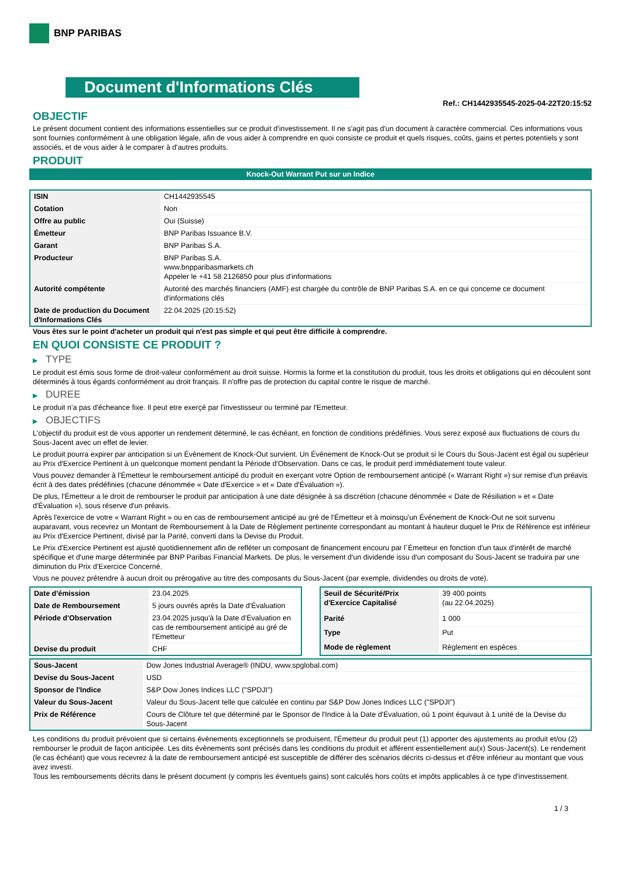BNP PARIBAS
Document d'Informations Clés
Ref.: CH1442935545-2025-04-22T20:15:52
OBJECTIF
Le présent document contient des informations essentielles sur ce produit d'investissement. Il ne s'agit pas d'un document à caractère commercial. Ces informations vous sont fournies conformément à une obligation légale, afin de vous aider à comprendre en quoi consiste ce produit et quels risques, coûts, gains et pertes potentiels y sont associés, et de vous aider à le comparer à d'autres produits.
PRODUIT
Knock-Out Warrant Put sur un Indice
| ISIN | CH1442935545 |
| Cotation | Non |
| Offre au public | Oui (Suisse) |
| Émetteur | BNP Paribas Issuance B.V. |
| Garant | BNP Paribas S.A. |
| Producteur | BNP Paribas S.A. www.bnpparibasmarkets.ch Appeler le +41 58 2126850 pour plus d'informations |
| Autorité compétente | Autorité des marchés financiers (AMF) est chargée du contrôle de BNP Paribas S.A. en ce qui concerne ce document d'informations clés |
| Date de production du Document d'Informations Clés | 22.04.2025 (20:15:52) |
Vous êtes sur le point d'acheter un produit qui n'est pas simple et qui peut être difficile à comprendre.
EN QUOI CONSISTE CE PRODUIT ?
▶ TYPE
Le produit est émis sous forme de droit-valeur conformément au droit suisse. Hormis la forme et la constitution du produit, tous les droits et obligations qui en découlent sont déterminés à tous égards conformément au droit français. Il n'offre pas de protection du capital contre le risque de marché.
▶ DUREE
Le produit n'a pas d'écheance fixe. Il peut etre exerçé par l'investisseur ou terminé par l'Emetteur.
▶ OBJECTIFS
L'objectif du produit est de vous apporter un rendement déterminé, le cas échéant, en fonction de conditions prédéfinies. Vous serez exposé aux fluctuations de cours du Sous-Jacent avec un effet de levier.
Le produit pourra expirer par anticipation si un Évènement de Knock-Out survient. Un Événement de Knock-Out se produit si le Cours du Sous-Jacent est égal ou supérieur au Prix d'Exercice Pertinent à un quelconque moment pendant la Période d'Observation. Dans ce cas, le produit perd immédiatement toute valeur.
Vous pouvez demander à l'Émetteur le remboursement anticipé du produit en exerçant votre Option de remboursement anticipé (« Warrant Right ») sur remise d'un préavis écrit à des dates prédéfinies (chacune dénommée « Date d'Exercice » et « Date d'Évaluation »).
De plus, l'Émetteur a le droit de rembourser le produit par anticipation à une date désignée à sa discrétion (chacune dénommée « Date de Résiliation » et « Date d'Évaluation »), sous réserve d'un préavis.
Après l'exercice de votre « Warrant Right » ou en cas de remboursement anticipé au gré de l'Émetteur et à moinsqu'un Événement de Knock-Out ne soit survenu auparavant, vous recevrez un Montant de Remboursement à la Date de Règlement pertinente correspondant au montant à hauteur duquel le Prix de Référence est inférieur au Prix d'Exercice Pertinent, divisé par la Parité, converti dans la Devise du Produit.
Le Prix d'Exercice Pertinent est ajusté quotidiennement afin de refléter un composant de financement encouru par l´Émetteur en fonction d'un taux d'intérêt de marché spécifique et d'une marge déterminée par BNP Paribas Financial Markets. De plus, le versement d'un dividende issu d'un composant du Sous-Jacent se traduira par une diminution du Prix d'Exercice Concerné.
Vous ne pouvez prétendre à aucun droit ou prérogative au titre des composants du Sous-Jacent (par exemple, dividendes ou droits de vote).
| Date d'émission | 23.04.2025 |
| Date de Remboursement | 5 jours ouvrés après la Date d'Évaluation |
| Période d'Observation | 23.04.2025 jusqu'à la Date d'Évaluation en cas de remboursement anticipé au gré de l'Emetteur |
| Devise du produit | CHF |
| Seuil de Sécurité/Prix d'Exercice Capitalisé | 39 400 points (au 22.04.2025) |
| Parité | 1 000 |
| Type | Put |
| Mode de règlement | Règlement en espèces |
| Sous-Jacent | Dow Jones Industrial Average® (INDU, www.spglobal.com) |
| Devise du Sous-Jacent | USD |
| Sponsor de l'Indice | S&P Dow Jones Indices LLC ("SPDJI") |
| Valeur du Sous-Jacent | Valeur du Sous-Jacent telle que calculée en continu par S&P Dow Jones Indices LLC ("SPDJI") |
| Prix de Référence | Cours de Clôture tel que déterminé par le Sponsor de l'Indice à la Date d'Évaluation, où 1 point équivaut à 1 unité de la Devise du Sous-Jacent |
Les conditions du produit prévoient que si certains évènements exceptionnels se produisent, l'Émetteur du produit peut (1) apporter des ajustements au produit et/ou (2) rembourser le produit de façon anticipée. Les dits évènements sont précisés dans les conditions du produit et afférent essentiellement au(x) Sous-Jacent(s). Le rendement (le cas échéant) que vous recevrez à la date de remboursement anticipé est susceptible de différer des scénarios décrits ci-dessus et d'être inférieur au montant que vous avez investi.
Tous les remboursements décrits dans le présent document (y compris les éventuels gains) sont calculés hors coûts et impôts applicables à ce type d'investissement.
1 / 3